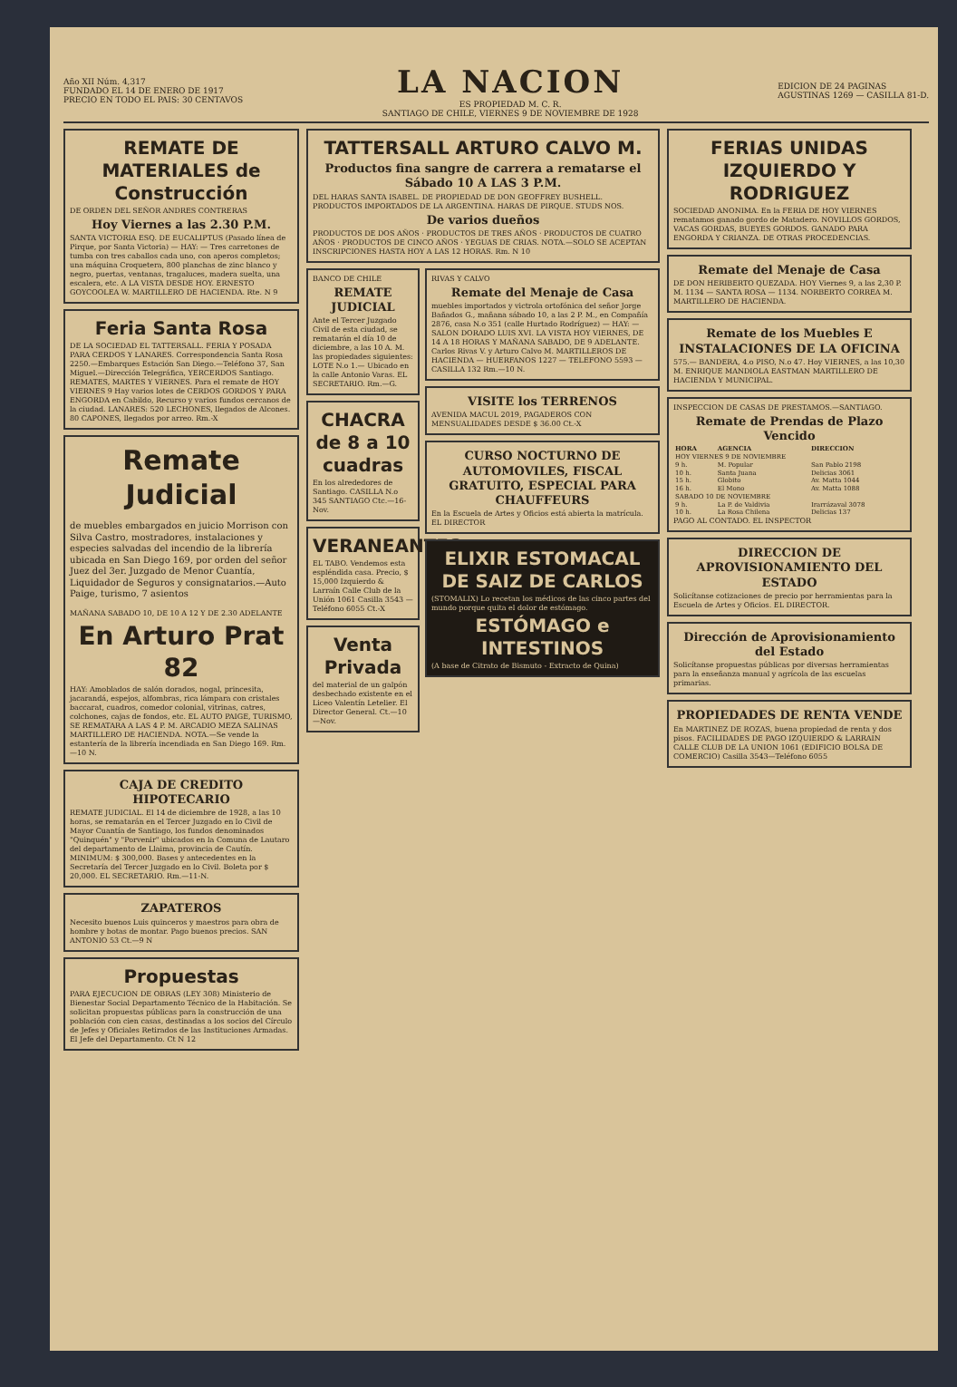Año XII Núm. 4,317
FUNDADO EL 14 DE ENERO DE 1917
PRECIO EN TODO EL PAIS: 30 CENTAVOS
LA NACION
ES PROPIEDAD M. C. R.
SANTIAGO DE CHILE, VIERNES 9 DE NOVIEMBRE DE 1928
EDICION DE 24 PAGINAS
AGUSTINAS 1269 — CASILLA 81-D.
REMATE DE MATERIALES de Construcción
DE ORDEN DEL SEÑOR ANDRES CONTRERAS
Hoy Viernes a las 2.30 P.M.
SANTA VICTORIA ESQ. DE EUCALIPTUS (Pasado línea de Pirque, por Santa Victoria) — HAY: — Tres carretones de tumba con tres caballos cada uno, con aperos completos; una máquina Croquetera, 800 planchas de zinc blanco y negro, puertas, ventanas, tragaluces, madera suelta, una escalera, etc. A LA VISTA DESDE HOY. ERNESTO GOYCOOLEA W. MARTILLERO DE HACIENDA. Rte. N 9
Feria Santa Rosa
DE LA SOCIEDAD EL TATTERSALL. FERIA Y POSADA PARA CERDOS Y LANARES. Correspondencia Santa Rosa 2250.—Embarques Estación San Diego.—Teléfono 37, San Miguel.—Dirección Telegráfica, YERCERDOS Santiago. REMATES, MARTES Y VIERNES. Para el remate de HOY VIERNES 9 Hay varios lotes de CERDOS GORDOS Y PARA ENGORDA en Cabildo, Recurso y varios fundos cercanos de la ciudad. LANARES: 520 LECHONES, llegados de Alcones. 80 CAPONES, llegados por arreo. Rm.-X
Remate Judicial
de muebles embargados en juicio Morrison con Silva Castro, mostradores, instalaciones y especies salvadas del incendio de la librería ubicada en San Diego 169, por orden del señor Juez del 3er. Juzgado de Menor Cuantía, Liquidador de Seguros y consignatarios.—Auto Paige, turismo, 7 asientos
MAÑANA SABADO 10, DE 10 A 12 Y DE 2.30 ADELANTE
En Arturo Prat 82
HAY: Amoblados de salón dorados, nogal, princesita, jacarandá, espejos, alfombras, rica lámpara con cristales baccarat, cuadros, comedor colonial, vitrinas, catres, colchones, cajas de fondos, etc. EL AUTO PAIGE, TURISMO, SE REMATARA A LAS 4 P. M. ARCADIO MEZA SALINAS MARTILLERO DE HACIENDA. NOTA.—Se vende la estantería de la librería incendiada en San Diego 169. Rm.—10 N.
CAJA DE CREDITO HIPOTECARIO
REMATE JUDICIAL. El 14 de diciembre de 1928, a las 10 horas, se rematarán en el Tercer Juzgado en lo Civil de Mayor Cuantía de Santiago, los fundos denominados "Quinquén" y "Porvenir" ubicados en la Comuna de Lautaro del departamento de Llaima, provincia de Cautín. MINIMUM: $ 300,000. Bases y antecedentes en la Secretaría del Tercer Juzgado en lo Civil. Boleta por $ 20,000. EL SECRETARIO. Rm.—11-N.
ZAPATEROS
Necesito buenos Luis quinceros y maestros para obra de hombre y botas de montar. Pago buenos precios. SAN ANTONIO 53 Ct.—9 N
Propuestas
PARA EJECUCION DE OBRAS (LEY 308) Ministerio de Bienestar Social Departamento Técnico de la Habitación. Se solicitan propuestas públicas para la construcción de una población con cien casas, destinadas a los socios del Círculo de Jefes y Oficiales Retirados de las Instituciones Armadas. El Jefe del Departamento. Ct N 12
TATTERSALL ARTURO CALVO M.
Productos fina sangre de carrera a rematarse el Sábado 10 A LAS 3 P.M.
DEL HARAS SANTA ISABEL. DE PROPIEDAD DE DON GEOFFREY BUSHELL. PRODUCTOS IMPORTADOS DE LA ARGENTINA. HARAS DE PIRQUE. STUDS NOS.
De varios dueños
PRODUCTOS DE DOS AÑOS · PRODUCTOS DE TRES AÑOS · PRODUCTOS DE CUATRO AÑOS · PRODUCTOS DE CINCO AÑOS · YEGUAS DE CRIAS. NOTA.—SOLO SE ACEPTAN INSCRIPCIONES HASTA HOY A LAS 12 HORAS. Rm. N 10
BANCO DE CHILE
REMATE JUDICIAL
Ante el Tercer Juzgado Civil de esta ciudad, se rematarán el día 10 de diciembre, a las 10 A. M. las propiedades siguientes: LOTE N.o 1.— Ubicado en la calle Antonio Varas. EL SECRETARIO. Rm.—G.
CHACRA de 8 a 10 cuadras
En los alrededores de Santiago. CASILLA N.o 345 SANTIAGO Ctc.—16-Nov.
VERANEANTES
EL TABO. Vendemos esta espléndida casa. Precio, $ 15,000 Izquierdo & Larraín Calle Club de la Unión 1061 Casilla 3543 — Teléfono 6055 Ct.-X
Venta Privada
del material de un galpón desbechado existente en el Liceo Valentín Letelier. El Director General. Ct.—10—Nov.
RIVAS Y CALVO
Remate del Menaje de Casa
muebles importados y victrola ortofónica del señor Jorge Bañados G., mañana sábado 10, a las 2 P. M., en Compañía 2876, casa N.o 351 (calle Hurtado Rodríguez) — HAY: — SALON DORADO LUIS XVI. LA VISTA HOY VIERNES, DE 14 A 18 HORAS Y MAÑANA SABADO, DE 9 ADELANTE. Carlos Rivas V. y Arturo Calvo M. MARTILLEROS DE HACIENDA — HUERFANOS 1227 — TELEFONO 5593 — CASILLA 132 Rm.—10 N.
VISITE los TERRENOS
AVENIDA MACUL 2019, PAGADEROS CON MENSUALIDADES DESDE $ 36.00 Ct.-X
CURSO NOCTURNO DE AUTOMOVILES, FISCAL GRATUITO, ESPECIAL PARA CHAUFFEURS
En la Escuela de Artes y Oficios está abierta la matrícula. EL DIRECTOR
ELIXIR ESTOMACAL DE SAIZ DE CARLOS
(STOMALIX) Lo recetan los médicos de las cinco partes del mundo porque quita el dolor de estómago.
ESTÓMAGO e INTESTINOS
(A base de Citrato de Bismuto - Extracto de Quina)
FERIAS UNIDAS IZQUIERDO Y RODRIGUEZ
SOCIEDAD ANONIMA. En la FERIA DE HOY VIERNES rematamos ganado gordo de Matadero. NOVILLOS GORDOS, VACAS GORDAS, BUEYES GORDOS. GANADO PARA ENGORDA Y CRIANZA. DE OTRAS PROCEDENCIAS.
Remate del Menaje de Casa
DE DON HERIBERTO QUEZADA. HOY Viernes 9, a las 2,30 P. M. 1134 — SANTA ROSA — 1134. NORBERTO CORREA M. MARTILLERO DE HACIENDA.
Remate de los Muebles E INSTALACIONES DE LA OFICINA
575.— BANDERA, 4.o PISO, N.o 47. Hoy VIERNES, a las 10,30 M. ENRIQUE MANDIOLA EASTMAN MARTILLERO DE HACIENDA Y MUNICIPAL.
INSPECCION DE CASAS DE PRESTAMOS.—SANTIAGO.
Remate de Prendas de Plazo Vencido
| HORA | AGENCIA | DIRECCION |
| --- | --- | --- |
| HOY VIERNES 9 DE NOVIEMBRE | | |
| 9 h. | M. Popular | San Pablo 2198 |
| 10 h. | Santa Juana | Delicias 3061 |
| 15 h. | Globito | Av. Matta 1044 |
| 16 h. | El Mono | Av. Matta 1088 |
| SABADO 10 DE NOVIEMBRE | | |
| 9 h. | La P. de Valdivia | Irarrázaval 3078 |
| 10 h. | La Rosa Chilena | Delicias 137 |
PAGO AL CONTADO. EL INSPECTOR
DIRECCION DE APROVISIONAMIENTO DEL ESTADO
Solicítanse cotizaciones de precio por herramientas para la Escuela de Artes y Oficios. EL DIRECTOR.
Dirección de Aprovisionamiento del Estado
Solicítanse propuestas públicas por diversas herramientas para la enseñanza manual y agrícola de las escuelas primarias.
PROPIEDADES DE RENTA VENDE
En MARTINEZ DE ROZAS, buena propiedad de renta y dos pisos. FACILIDADES DE PAGO IZQUIERDO & LARRAIN CALLE CLUB DE LA UNION 1061 (EDIFICIO BOLSA DE COMERCIO) Casilla 3543—Teléfono 6055